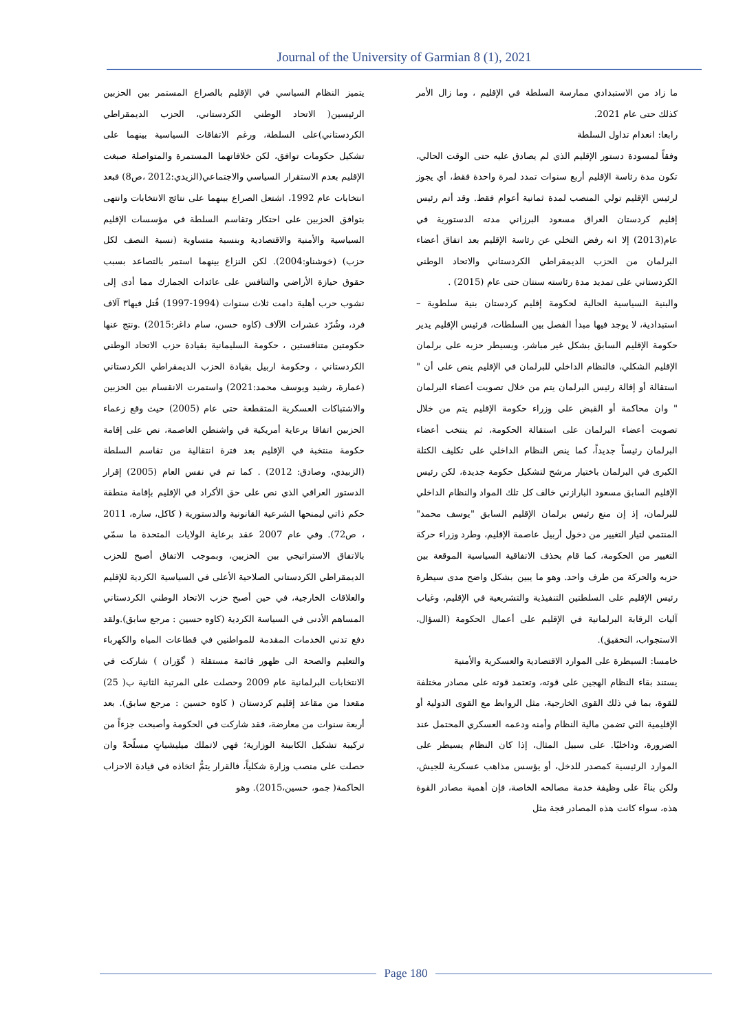Journal of the University of Garmian 8 (1), 2021
يتميز النظام السياسي في الإقليم بالصراع المستمر بين الحزبين الرئيسين( الاتحاد الوطني الكردستاني، الحزب الديمقراطي الكردستاني)على السلطة، ورغم الاتفاقات السياسية بينهما على تشكيل حكومات توافق، لكن خلافاتهما المستمرة والمتواصلة صبغت الإقليم بعدم الاستقرار السياسي والاجتماعي(الزيدي:2012 ،ص8) فبعد انتخابات عام 1992، اشتعل الصراع بينهما على نتائج الانتخابات وانتهى بتوافق الحزبين على احتكار وتقاسم السلطة في مؤسسات الإقليم السياسية والأمنية والاقتصادية وبنسبة متساوية (نسبة النصف لكل حزب) (خوشناو:2004). لكن النزاع بينهما استمر بالتصاعد بسبب حقوق حيازة الأراضي والتنافس على عائدات الجمارك مما أدى إلى نشوب حرب أهلية دامت ثلاث سنوات (1994-1997) قُتل فيها٣ آلاف فرد، وشُرّد عشرات الآلاف (كاوه حسن، سام داغر:2015) .ونتج عنها حكومتين متنافستين ، حكومة السليمانية بقيادة حزب الاتحاد الوطني الكردستاني ، وحكومة اربيل بقيادة الحزب الديمقراطي الكردستاني (عمارة، رشيد ويوسف محمد:2021) واستمرت الانقسام بين الحزبين والاشتباكات العسكرية المتقطعة حتى عام (2005) حيث وقع زعماء الحزبين اتفاقا برعاية أمريكية في واشنطن العاصمة، نص على إقامة حكومة منتخبة في الإقليم بعد فترة انتقالية من تقاسم السلطة (الزبيدي، وصادق: 2012) . كما تم في نفس العام (2005) إقرار الدستور العراقي الذي نص على حق الأكراد في الإقليم بإقامة منطقة حكم ذاتي ليمنحها الشرعية القانونية والدستورية ( كاكل، ساره، 2011 ، ص72). وفي عام 2007 عقد برعاية الولايات المتحدة ما سمّي بالاتفاق الاستراتيجي بين الحزبين، وبموجب الاتفاق أصبح للحزب الديمقراطي الكردستاني الصلاحية الأعلى في السياسية الكردية للإقليم والعلاقات الخارجية، في حين أصبح حزب الاتحاد الوطني الكردستاني المساهم الأدنى في السياسة الكردية (كاوه حسين : مرجع سابق).ولقد دفع تدني الخدمات المقدمة للمواطنين في قطاعات المياه والكهرباء والتعليم والصحة الى ظهور قائمة مستقلة ( گۆران ) شاركت في الانتخابات البرلمانية عام 2009 وحصلت على المرتبة الثانية ب( 25) مقعدا من مقاعد إقليم كردستان ( كاوه حسين : مرجع سابق). بعد أربعة سنوات من معارضة، فقد شاركت في الحكومة وأصبحت جزءاً من تركيبة تشكيل الكابينة الوزارية؛ فهي لاتملك ميليشياتٍ مسلّحةً وان حصلت على منصب وزارة شكلياً، فالقرار يتمُّ اتخاذه في قيادة الاحزاب الحاكمة( جمو، حسين،2015). وهو
ما زاد من الاستبدادي ممارسة السلطة في الإقليم ، وما زال الأمر كذلك حتى عام 2021.
رابعا: انعدام تداول السلطة
وفقاً لمسودة دستور الإقليم الذي لم يصادق عليه حتى الوقت الحالي، تكون مدة رئاسة الإقليم أربع سنوات تمدد لمرة واحدة فقط، أي يجوز لرئيس الإقليم تولي المنصب لمدة ثمانية أعوام فقط. وقد أتم رئيس إقليم كردستان العراق مسعود البرزاني مدته الدستورية في عام(2013) إلا انه رفض التخلي عن رئاسة الإقليم بعد اتفاق أعضاء البرلمان من الحزب الديمقراطي الكردستاني والاتحاد الوطني الكردستاني على تمديد مدة رئاسته سنتان حتى عام (2015) .
والبنية السياسية الحالية لحكومة إقليم كردستان بنية سلطوية – استبدادية، لا يوجد فيها مبدأ الفصل بين السلطات، فرئيس الإقليم يدير حكومة الإقليم السابق بشكل غير مباشر، ويسيطر حزبه على برلمان الإقليم الشكلي، فالنظام الداخلي للبرلمان في الإقليم ينص على أن " استقالة أو إقالة رئيس البرلمان يتم من خلال تصويت أعضاء البرلمان " وان محاكمة أو القبض على وزراء حكومة الإقليم يتم من خلال تصويت أعضاء البرلمان على استقالة الحكومة، ثم ينتخب أعضاء البرلمان رئيساً جديداً، كما ينص النظام الداخلي على تكليف الكتلة الكبرى في البرلمان باختيار مرشح لتشكيل حكومة جديدة، لكن رئيس الإقليم السابق مسعود البارازني خالف كل تلك المواد والنظام الداخلي للبرلمان، إذ إن منع رئيس برلمان الإقليم السابق "يوسف محمد" المنتمي لتيار التغيير من دخول أربيل عاصمة الإقليم، وطرد وزراء حركة التغيير من الحكومة، كما قام بحذف الاتفاقية السياسية الموقعة بين حزبه والحركة من طرف واحد. وهو ما يبين بشكل واضح مدى سيطرة رئيس الإقليم على السلطتين التنفيذية والتشريعية في الإقليم، وغياب آليات الرقابة البرلمانية في الإقليم على أعمال الحكومة (السؤال، الاستجواب، التحقيق).
خامسا: السيطرة على الموارد الاقتصادية والعسكرية والأمنية
يستند بقاء النظام الهجين على قوته، وتعتمد قوته على مصادر مختلفة للقوة، بما في ذلك القوى الخارجية، مثل الروابط مع القوى الدولية أو الإقليمية التي تضمن مالية النظام وأمنه ودعمه العسكري المحتمل عند الضرورة، وداخليًا. على سبيل المثال، إذا كان النظام يسيطر على الموارد الرئيسية كمصدر للدخل، أو يؤسس مذاهب عسكرية للجيش، ولكن بناءً على وظيفة خدمة مصالحه الخاصة، فإن أهمية مصادر القوة هذه، سواء كانت هذه المصادر فجة مثل
Page 180